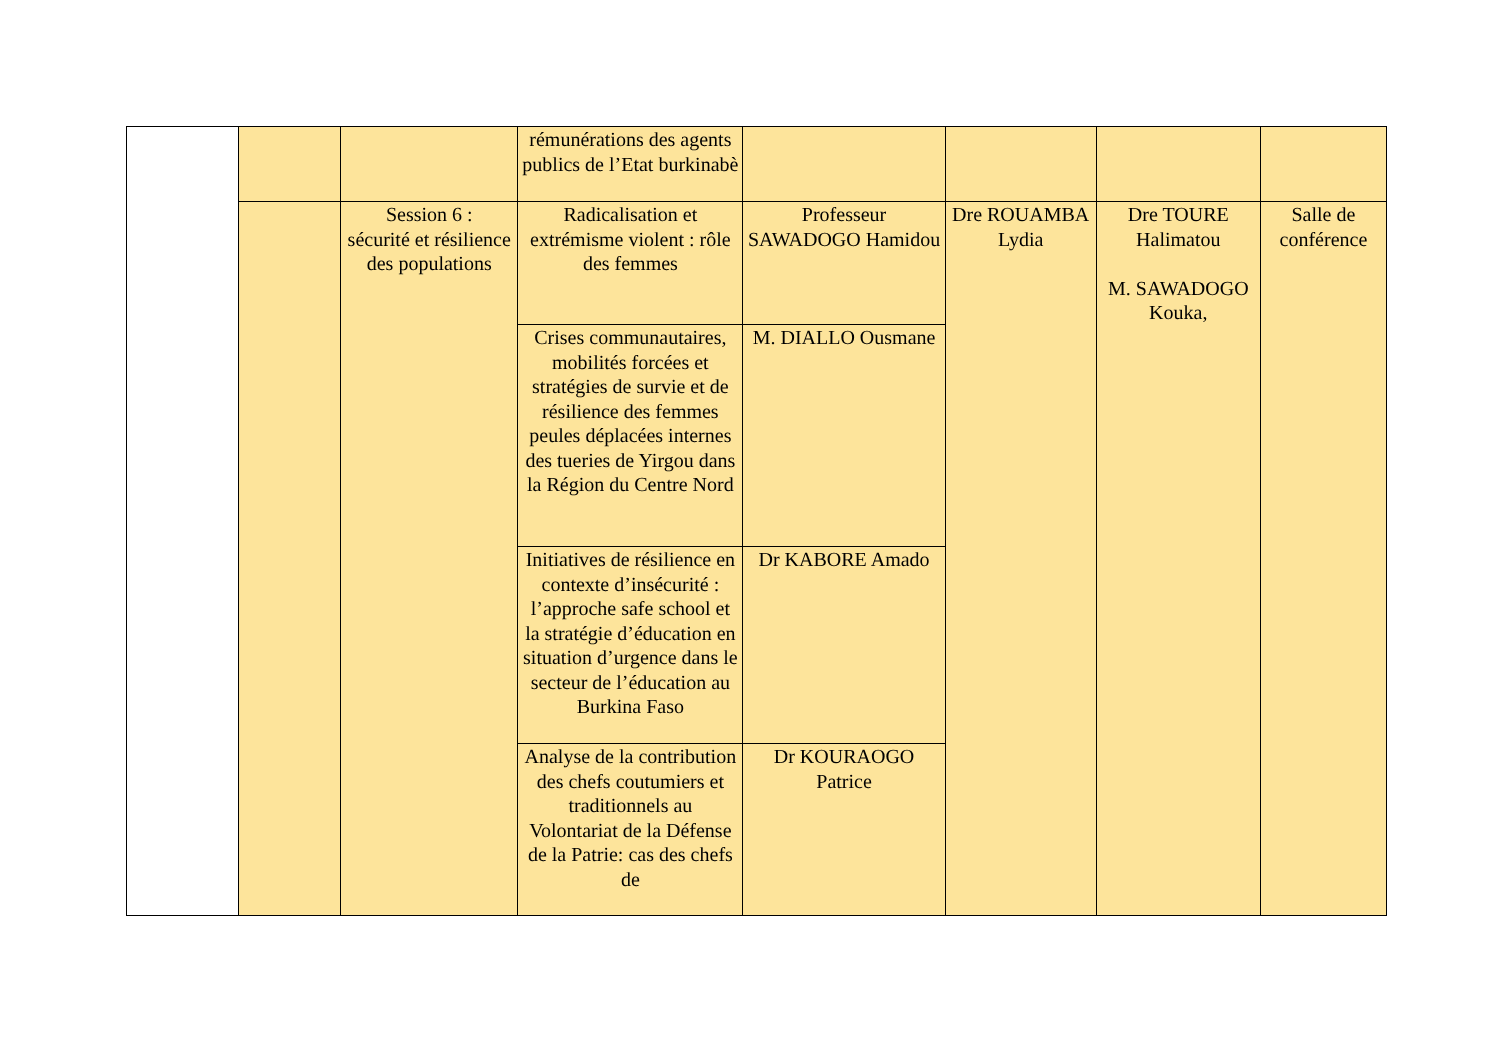| | | | rémunérations des agents publics de l’Etat burkinabè | | | | |
| | | Session 6 : sécurité et résilience des populations | Radicalisation et extrémisme violent : rôle des femmes | Professeur SAWADOGO Hamidou | Dre ROUAMBA Lydia | Dre TOURE Halimatou M. SAWADOGO Kouka, | Salle de conférence |
| | | | Crises communautaires, mobilités forcées et stratégies de survie et de résilience des femmes peules déplacées internes des tueries de Yirgou dans la Région du Centre Nord | M. DIALLO Ousmane | | | |
| | | | Initiatives de résilience en contexte d’insécurité : l’approche safe school et la stratégie d’éducation en situation d’urgence dans le secteur de l’éducation au Burkina Faso | Dr KABORE Amado | | | |
| | | | Analyse de la contribution des chefs coutumiers et traditionnels au Volontariat de la Défense de la Patrie: cas des chefs de | Dr KOURAOGO Patrice | | | |